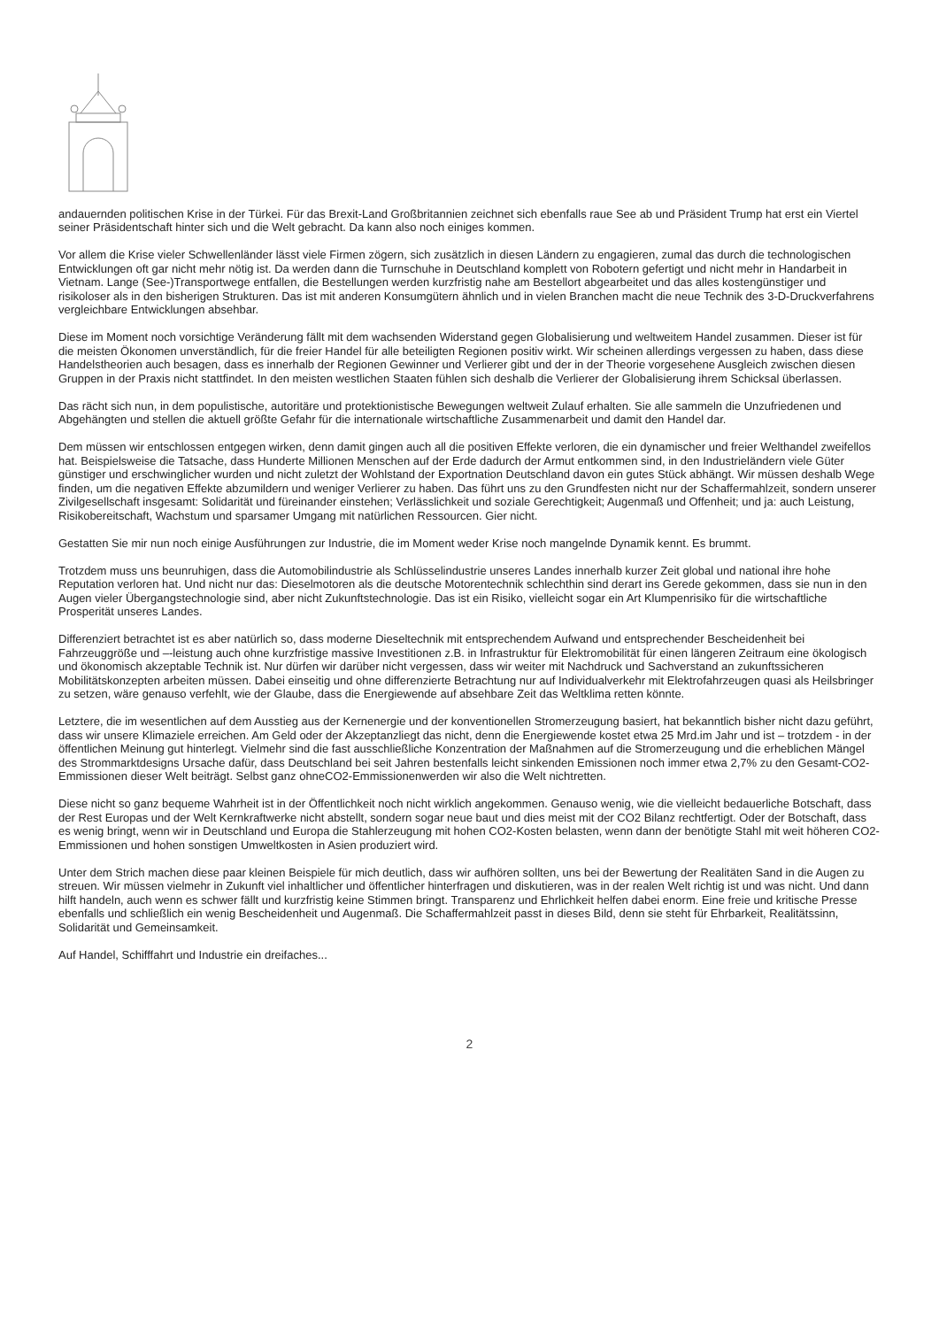andauernden politischen Krise in der Türkei. Für das Brexit-Land Großbritannien zeichnet sich ebenfalls raue See ab und Präsident Trump hat erst ein Viertel seiner Präsidentschaft hinter sich und die Welt gebracht. Da kann also noch einiges kommen.
Vor allem die Krise vieler Schwellenländer lässt viele Firmen zögern, sich zusätzlich in diesen Ländern zu engagieren, zumal das durch die technologischen Entwicklungen oft gar nicht mehr nötig ist. Da werden dann die Turnschuhe in Deutschland komplett von Robotern gefertigt und nicht mehr in Handarbeit in Vietnam. Lange (See-)Transportwege entfallen, die Bestellungen werden kurzfristig nahe am Bestellort abgearbeitet und das alles kostengünstiger und risikoloser als in den bisherigen Strukturen. Das ist mit anderen Konsumgütern ähnlich und in vielen Branchen macht die neue Technik des 3-D-Druckverfahrens vergleichbare Entwicklungen absehbar.
Diese im Moment noch vorsichtige Veränderung fällt mit dem wachsenden Widerstand gegen Globalisierung und weltweitem Handel zusammen. Dieser ist für die meisten Ökonomen unverständlich, für die freier Handel für alle beteiligten Regionen positiv wirkt. Wir scheinen allerdings vergessen zu haben, dass diese Handelstheorien auch besagen, dass es innerhalb der Regionen Gewinner und Verlierer gibt und der in der Theorie vorgesehene Ausgleich zwischen diesen Gruppen in der Praxis nicht stattfindet. In den meisten westlichen Staaten fühlen sich deshalb die Verlierer der Globalisierung ihrem Schicksal überlassen.
Das rächt sich nun, in dem populistische, autoritäre und protektionistische Bewegungen weltweit Zulauf erhalten. Sie alle sammeln die Unzufriedenen und Abgehängten und stellen die aktuell größte Gefahr für die internationale wirtschaftliche Zusammenarbeit und damit den Handel dar.
Dem müssen wir entschlossen entgegen wirken, denn damit gingen auch all die positiven Effekte verloren, die ein dynamischer und freier Welthandel zweifellos hat. Beispielsweise die Tatsache, dass Hunderte Millionen Menschen auf der Erde dadurch der Armut entkommen sind, in den Industrieländern viele Güter günstiger und erschwinglicher wurden und nicht zuletzt der Wohlstand der Exportnation Deutschland davon ein gutes Stück abhängt. Wir müssen deshalb Wege finden, um die negativen Effekte abzumildern und weniger Verlierer zu haben. Das führt uns zu den Grundfesten nicht nur der Schaffermahlzeit, sondern unserer Zivilgesellschaft insgesamt: Solidarität und füreinander einstehen; Verlässlichkeit und soziale Gerechtigkeit; Augenmaß und Offenheit; und ja: auch Leistung, Risikobereitschaft, Wachstum und sparsamer Umgang mit natürlichen Ressourcen. Gier nicht.
Gestatten Sie mir nun noch einige Ausführungen zur Industrie, die im Moment weder Krise noch mangelnde Dynamik kennt. Es brummt.
Trotzdem muss uns beunruhigen, dass die Automobilindustrie als Schlüsselindustrie unseres Landes innerhalb kurzer Zeit global und national ihre hohe Reputation verloren hat. Und nicht nur das: Dieselmotoren als die deutsche Motorentechnik schlechthin sind derart ins Gerede gekommen, dass sie nun in den Augen vieler Übergangstechnologie sind, aber nicht Zukunftstechnologie. Das ist ein Risiko, vielleicht sogar ein Art Klumpenrisiko für die wirtschaftliche Prosperität unseres Landes.
Differenziert betrachtet ist es aber natürlich so, dass moderne Dieseltechnik mit entsprechendem Aufwand und entsprechender Bescheidenheit bei Fahrzeuggröße und –-leistung auch ohne kurzfristige massive Investitionen z.B. in Infrastruktur für Elektromobilität für einen längeren Zeitraum eine ökologisch und ökonomisch akzeptable Technik ist. Nur dürfen wir darüber nicht vergessen, dass wir weiter mit Nachdruck und Sachverstand an zukunftssicheren Mobilitätskonzepten arbeiten müssen. Dabei einseitig und ohne differenzierte Betrachtung nur auf Individualverkehr mit Elektrofahrzeugen quasi als Heilsbringer zu setzen, wäre genauso verfehlt, wie der Glaube, dass die Energiewende auf absehbare Zeit das Weltklima retten könnte.
Letztere, die im wesentlichen auf dem Ausstieg aus der Kernenergie und der konventionellen Stromerzeugung basiert, hat bekanntlich bisher nicht dazu geführt, dass wir unsere Klimaziele erreichen. Am Geld oder der Akzeptanzliegt das nicht, denn die Energiewende kostet etwa 25 Mrd.im Jahr und ist – trotzdem - in der öffentlichen Meinung gut hinterlegt. Vielmehr sind die fast ausschließliche Konzentration der Maßnahmen auf die Stromerzeugung und die erheblichen Mängel des Strommarktdesigns Ursache dafür, dass Deutschland bei seit Jahren bestenfalls leicht sinkenden Emissionen noch immer etwa 2,7% zu den Gesamt-CO2-Emmissionen dieser Welt beiträgt. Selbst ganz ohneCO2-Emmissionenwerden wir also die Welt nichtretten.
Diese nicht so ganz bequeme Wahrheit ist in der Öffentlichkeit noch nicht wirklich angekommen. Genauso wenig, wie die vielleicht bedauerliche Botschaft, dass der Rest Europas und der Welt Kernkraftwerke nicht abstellt, sondern sogar neue baut und dies meist mit der CO2 Bilanz rechtfertigt. Oder der Botschaft, dass es wenig bringt, wenn wir in Deutschland und Europa die Stahlerzeugung mit hohen CO2-Kosten belasten, wenn dann der benötigte Stahl mit weit höheren CO2-Emmissionen und hohen sonstigen Umweltkosten in Asien produziert wird.
Unter dem Strich machen diese paar kleinen Beispiele für mich deutlich, dass wir aufhören sollten, uns bei der Bewertung der Realitäten Sand in die Augen zu streuen. Wir müssen vielmehr in Zukunft viel inhaltlicher und öffentlicher hinterfragen und diskutieren, was in der realen Welt richtig ist und was nicht. Und dann hilft handeln, auch wenn es schwer fällt und kurzfristig keine Stimmen bringt. Transparenz und Ehrlichkeit helfen dabei enorm. Eine freie und kritische Presse ebenfalls und schließlich ein wenig Bescheidenheit und Augenmaß. Die Schaffermahlzeit passt in dieses Bild, denn sie steht für Ehrbarkeit, Realitätssinn, Solidarität und Gemeinsamkeit.
Auf Handel, Schifffahrt und Industrie ein dreifaches...
2